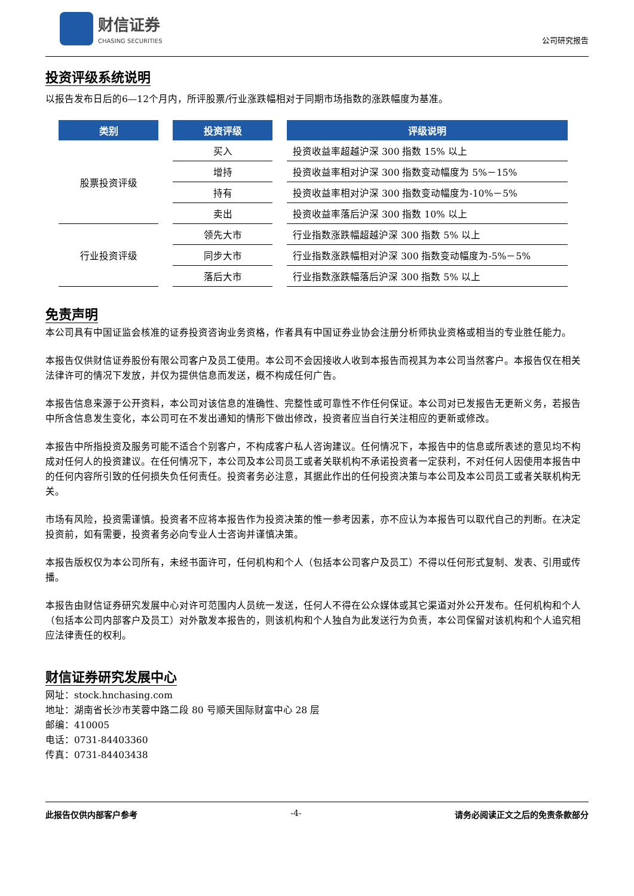财信证券
CHASING SECURITIES
公司研究报告
投资评级系统说明
以报告发布日后的6—12个月内，所评股票/行业涨跌幅相对于同期市场指数的涨跌幅度为基准。
| 类别 | 投资评级 | 评级说明 |
| --- | --- | --- |
| 股票投资评级 | 买入 | 投资收益率超越沪深 300 指数 15% 以上 |
| | 增持 | 投资收益率相对沪深 300 指数变动幅度为 5%－15% |
| | 持有 | 投资收益率相对沪深 300 指数变动幅度为-10%－5% |
| | 卖出 | 投资收益率落后沪深 300 指数 10% 以上 |
| 行业投资评级 | 领先大市 | 行业指数涨跌幅超越沪深 300 指数 5% 以上 |
| | 同步大市 | 行业指数涨跌幅相对沪深 300 指数变动幅度为-5%－5% |
| | 落后大市 | 行业指数涨跌幅落后沪深 300 指数 5% 以上 |
免责声明
本公司具有中国证监会核准的证券投资咨询业务资格，作者具有中国证券业协会注册分析师执业资格或相当的专业胜任能力。
本报告仅供财信证券股份有限公司客户及员工使用。本公司不会因接收人收到本报告而视其为本公司当然客户。本报告仅在相关法律许可的情况下发放，并仅为提供信息而发送，概不构成任何广告。
本报告信息来源于公开资料，本公司对该信息的准确性、完整性或可靠性不作任何保证。本公司对已发报告无更新义务，若报告中所含信息发生变化，本公司可在不发出通知的情形下做出修改，投资者应当自行关注相应的更新或修改。
本报告中所指投资及服务可能不适合个别客户，不构成客户私人咨询建议。任何情况下，本报告中的信息或所表述的意见均不构成对任何人的投资建议。在任何情况下，本公司及本公司员工或者关联机构不承诺投资者一定获利，不对任何人因使用本报告中的任何内容所引致的任何损失负任何责任。投资者务必注意，其据此作出的任何投资决策与本公司及本公司员工或者关联机构无关。
市场有风险，投资需谨慎。投资者不应将本报告作为投资决策的惟一参考因素，亦不应认为本报告可以取代自己的判断。在决定投资前，如有需要，投资者务必向专业人士咨询并谨慎决策。
本报告版权仅为本公司所有，未经书面许可，任何机构和个人（包括本公司客户及员工）不得以任何形式复制、发表、引用或传播。
本报告由财信证券研究发展中心对许可范围内人员统一发送，任何人不得在公众媒体或其它渠道对外公开发布。任何机构和个人（包括本公司内部客户及员工）对外散发本报告的，则该机构和个人独自为此发送行为负责，本公司保留对该机构和个人追究相应法律责任的权利。
财信证券研究发展中心
网址：stock.hnchasing.com
地址：湖南省长沙市芙蓉中路二段 80 号顺天国际财富中心 28 层
邮编：410005
电话：0731-84403360
传真：0731-84403438
此报告仅供内部客户参考 -4- 请务必阅读正文之后的免责条款部分